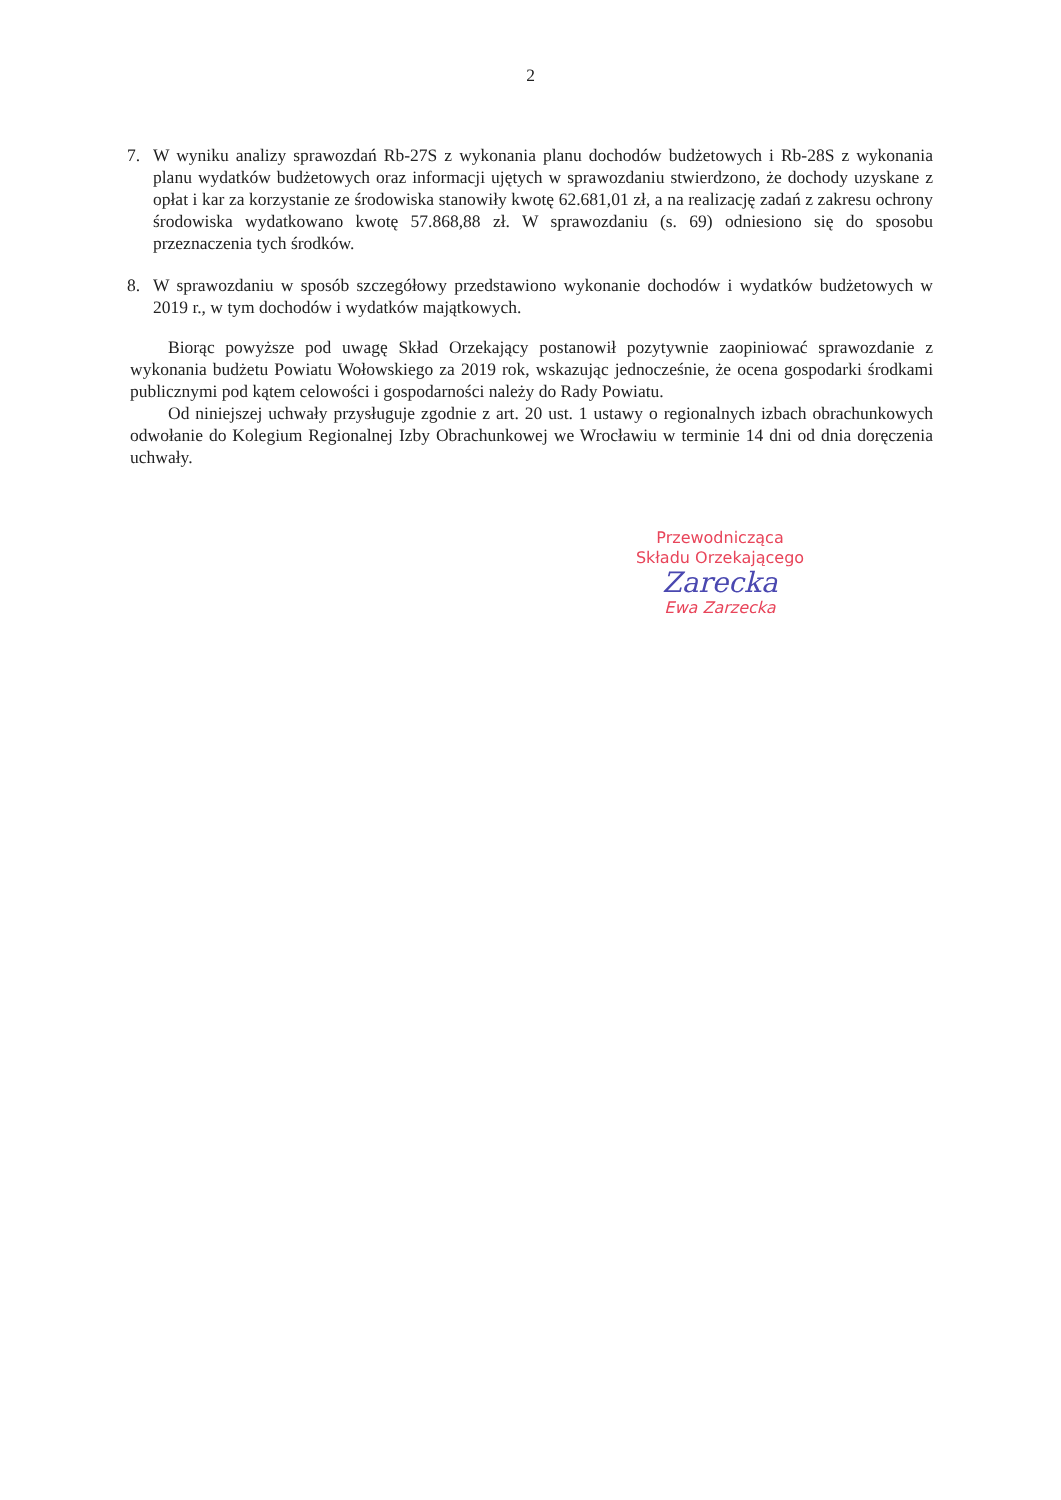2
7. W wyniku analizy sprawozdań Rb-27S z wykonania planu dochodów budżetowych i Rb-28S z wykonania planu wydatków budżetowych oraz informacji ujętych w sprawozdaniu stwierdzono, że dochody uzyskane z opłat i kar za korzystanie ze środowiska stanowiły kwotę 62.681,01 zł, a na realizację zadań z zakresu ochrony środowiska wydatkowano kwotę 57.868,88 zł. W sprawozdaniu (s. 69) odniesiono się do sposobu przeznaczenia tych środków.
8. W sprawozdaniu w sposób szczegółowy przedstawiono wykonanie dochodów i wydatków budżetowych w 2019 r., w tym dochodów i wydatków majątkowych.
Biorąc powyższe pod uwagę Skład Orzekający postanowił pozytywnie zaopiniować sprawozdanie z wykonania budżetu Powiatu Wołowskiego za 2019 rok, wskazując jednocześnie, że ocena gospodarki środkami publicznymi pod kątem celowości i gospodarności należy do Rady Powiatu.
Od niniejszej uchwały przysługuje zgodnie z art. 20 ust. 1 ustawy o regionalnych izbach obrachunkowych odwołanie do Kolegium Regionalnej Izby Obrachunkowej we Wrocławiu w terminie 14 dni od dnia doręczenia uchwały.
Przewodnicząca
Składu Orzekającego
Zarecka
Ewa Zarzecka